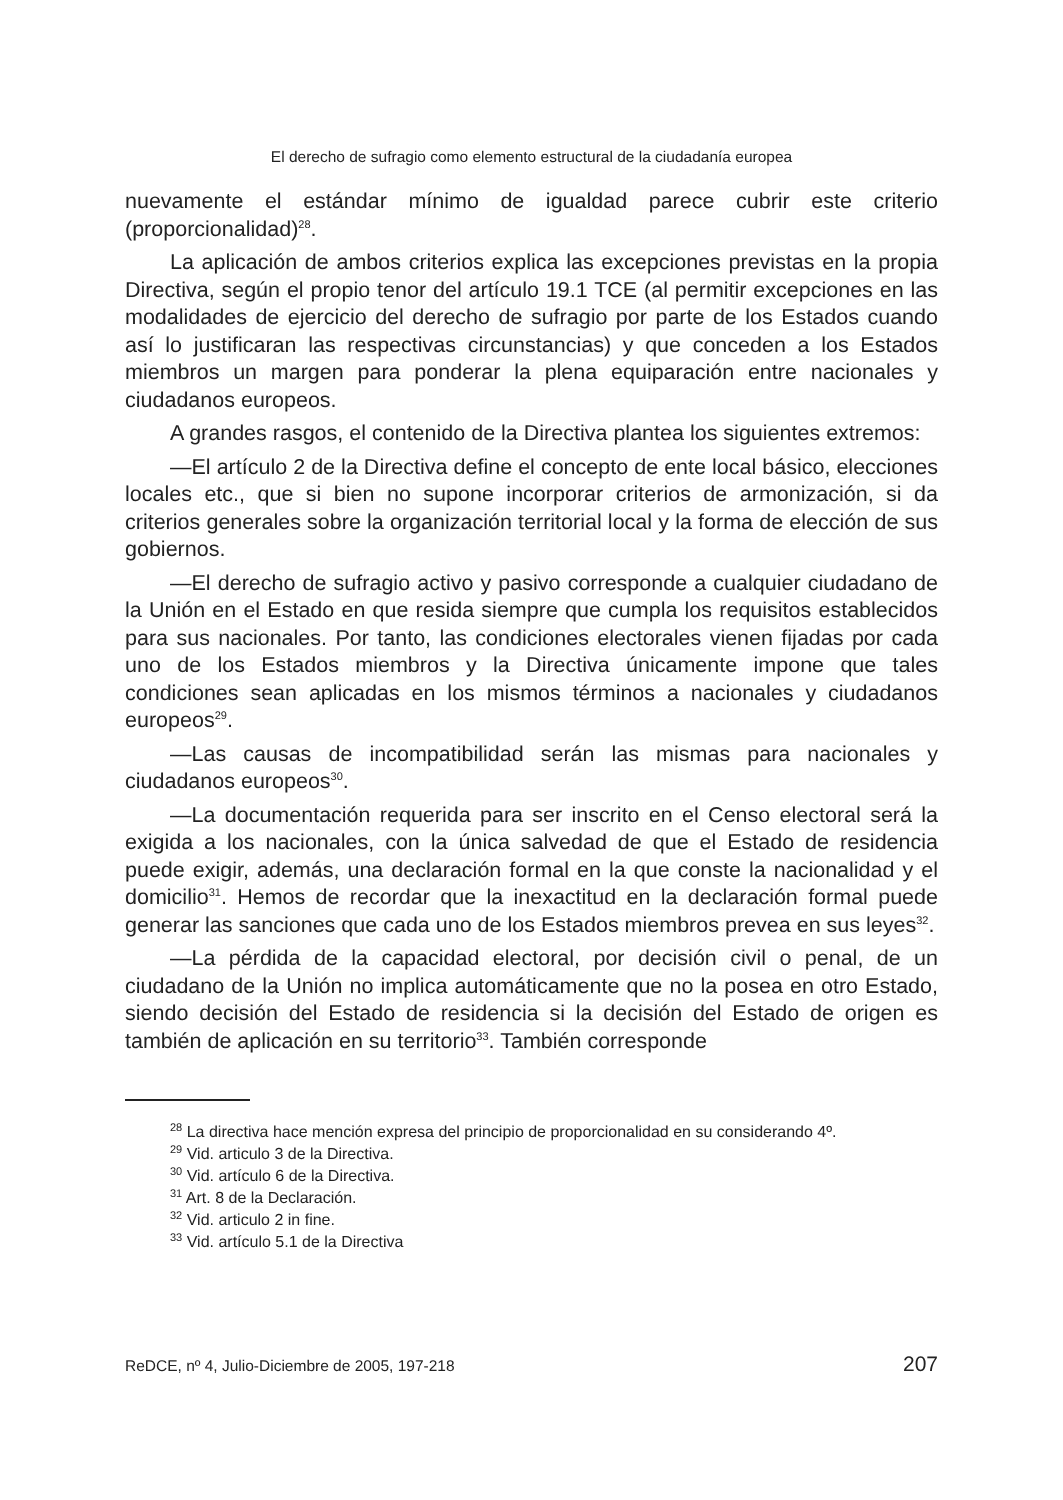El derecho de sufragio como elemento estructural de la ciudadanía europea
nuevamente el estándar mínimo de igualdad parece cubrir este criterio (proporcionalidad)<sup>28</sup>.
La aplicación de ambos criterios explica las excepciones previstas en la propia Directiva, según el propio tenor del artículo 19.1 TCE (al permitir excepciones en las modalidades de ejercicio del derecho de sufragio por parte de los Estados cuando así lo justificaran las respectivas circunstancias) y que conceden a los Estados miembros un margen para ponderar la plena equiparación entre nacionales y ciudadanos europeos.
A grandes rasgos, el contenido de la Directiva plantea los siguientes extremos:
—El artículo 2 de la Directiva define el concepto de ente local básico, elecciones locales etc., que si bien no supone incorporar criterios de armonización, si da criterios generales sobre la organización territorial local y la forma de elección de sus gobiernos.
—El derecho de sufragio activo y pasivo corresponde a cualquier ciudadano de la Unión en el Estado en que resida siempre que cumpla los requisitos establecidos para sus nacionales. Por tanto, las condiciones electorales vienen fijadas por cada uno de los Estados miembros y la Directiva únicamente impone que tales condiciones sean aplicadas en los mismos términos a nacionales y ciudadanos europeos<sup>29</sup>.
—Las causas de incompatibilidad serán las mismas para nacionales y ciudadanos europeos<sup>30</sup>.
—La documentación requerida para ser inscrito en el Censo electoral será la exigida a los nacionales, con la única salvedad de que el Estado de residencia puede exigir, además, una declaración formal en la que conste la nacionalidad y el domicilio<sup>31</sup>. Hemos de recordar que la inexactitud en la declaración formal puede generar las sanciones que cada uno de los Estados miembros prevea en sus leyes<sup>32</sup>.
—La pérdida de la capacidad electoral, por decisión civil o penal, de un ciudadano de la Unión no implica automáticamente que no la posea en otro Estado, siendo decisión del Estado de residencia si la decisión del Estado de origen es también de aplicación en su territorio<sup>33</sup>. También corresponde
<sup>28</sup> La directiva hace mención expresa del principio de proporcionalidad en su considerando 4º.
<sup>29</sup> Vid. articulo 3 de la Directiva.
<sup>30</sup> Vid. artículo 6 de la Directiva.
<sup>31</sup> Art. 8 de la Declaración.
<sup>32</sup> Vid. articulo 2 in fine.
<sup>33</sup> Vid. artículo 5.1 de la Directiva
ReDCE, nº 4, Julio-Diciembre de 2005, 197-218 207